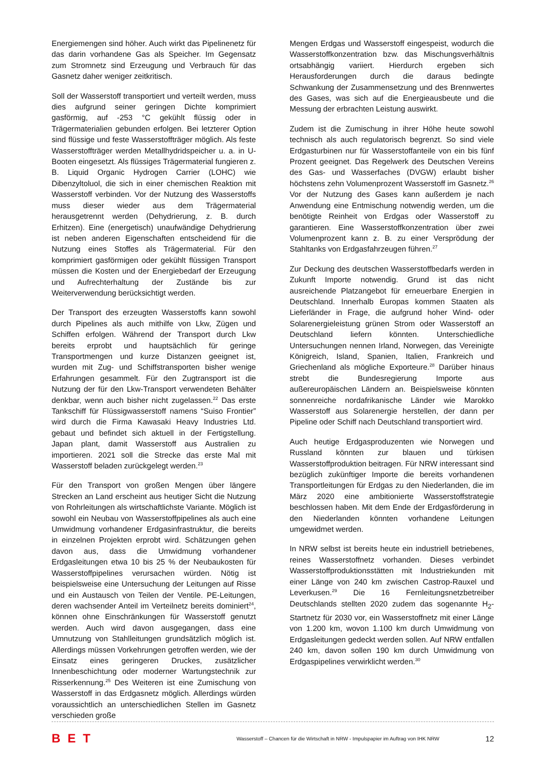Energiemengen sind höher. Auch wirkt das Pipelinenetz für das darin vorhandene Gas als Speicher. Im Gegensatz zum Stromnetz sind Erzeugung und Verbrauch für das Gasnetz daher weniger zeitkritisch.
Soll der Wasserstoff transportiert und verteilt werden, muss dies aufgrund seiner geringen Dichte komprimiert gasförmig, auf -253 °C gekühlt flüssig oder in Trägermaterialien gebunden erfolgen. Bei letzterer Option sind flüssige und feste Wasserstoffträger möglich. Als feste Wasserstoffträger werden Metallhydridspeicher u. a. in U-Booten eingesetzt. Als flüssiges Trägermaterial fungieren z. B. Liquid Organic Hydrogen Carrier (LOHC) wie Dibenzyltoluol, die sich in einer chemischen Reaktion mit Wasserstoff verbinden. Vor der Nutzung des Wasserstoffs muss dieser wieder aus dem Trägermaterial herausgetrennt werden (Dehydrierung, z. B. durch Erhitzen). Eine (energetisch) unaufwändige Dehydrierung ist neben anderen Eigenschaften entscheidend für die Nutzung eines Stoffes als Trägermaterial. Für den komprimiert gasförmigen oder gekühlt flüssigen Transport müssen die Kosten und der Energiebedarf der Erzeugung und Aufrechterhaltung der Zustände bis zur Weiterverwendung berücksichtigt werden.
Der Transport des erzeugten Wasserstoffs kann sowohl durch Pipelines als auch mithilfe von Lkw, Zügen und Schiffen erfolgen. Während der Transport durch Lkw bereits erprobt und hauptsächlich für geringe Transportmengen und kurze Distanzen geeignet ist, wurden mit Zug- und Schiffstransporten bisher wenige Erfahrungen gesammelt. Für den Zugtransport ist die Nutzung der für den Lkw-Transport verwendeten Behälter denkbar, wenn auch bisher nicht zugelassen.<sup>22</sup> Das erste Tankschiff für Flüssigwasserstoff namens “Suiso Frontier” wird durch die Firma Kawasaki Heavy Industries Ltd. gebaut und befindet sich aktuell in der Fertigstellung. Japan plant, damit Wasserstoff aus Australien zu importieren. 2021 soll die Strecke das erste Mal mit Wasserstoff beladen zurückgelegt werden.<sup>23</sup>
Für den Transport von großen Mengen über längere Strecken an Land erscheint aus heutiger Sicht die Nutzung von Rohrleitungen als wirtschaftlichste Variante. Möglich ist sowohl ein Neubau von Wasserstoffpipelines als auch eine Umwidmung vorhandener Erdgasinfrastruktur, die bereits in einzelnen Projekten erprobt wird. Schätzungen gehen davon aus, dass die Umwidmung vorhandener Erdgasleitungen etwa 10 bis 25 % der Neubaukosten für Wasserstoffpipelines verursachen würden. Nötig ist beispielsweise eine Untersuchung der Leitungen auf Risse und ein Austausch von Teilen der Ventile. PE-Leitungen, deren wachsender Anteil im Verteilnetz bereits dominiert<sup>24</sup>, können ohne Einschränkungen für Wasserstoff genutzt werden. Auch wird davon ausgegangen, dass eine Umnutzung von Stahlleitungen grundsätzlich möglich ist. Allerdings müssen Vorkehrungen getroffen werden, wie der Einsatz eines geringeren Druckes, zusätzlicher Innenbeschichtung oder moderner Wartungstechnik zur Risserkennung.<sup>25</sup> Des Weiteren ist eine Zumischung von Wasserstoff in das Erdgasnetz möglich. Allerdings würden voraussichtlich an unterschiedlichen Stellen im Gasnetz verschieden große
Mengen Erdgas und Wasserstoff eingespeist, wodurch die Wasserstoffkonzentration bzw. das Mischungsverhältnis ortsabhängig variiert. Hierdurch ergeben sich Herausforderungen durch die daraus bedingte Schwankung der Zusammensetzung und des Brennwertes des Gases, was sich auf die Energieausbeute und die Messung der erbrachten Leistung auswirkt.
Zudem ist die Zumischung in ihrer Höhe heute sowohl technisch als auch regulatorisch begrenzt. So sind viele Erdgasturbinen nur für Wasserstoffanteile von ein bis fünf Prozent geeignet. Das Regelwerk des Deutschen Vereins des Gas- und Wasserfaches (DVGW) erlaubt bisher höchstens zehn Volumenprozent Wasserstoff im Gasnetz.<sup>26</sup> Vor der Nutzung des Gases kann außerdem je nach Anwendung eine Entmischung notwendig werden, um die benötigte Reinheit von Erdgas oder Wasserstoff zu garantieren. Eine Wasserstoffkonzentration über zwei Volumenprozent kann z. B. zu einer Versprödung der Stahltanks von Erdgasfahrzeugen führen.<sup>27</sup>
Zur Deckung des deutschen Wasserstoffbedarfs werden in Zukunft Importe notwendig. Grund ist das nicht ausreichende Platzangebot für erneuerbare Energien in Deutschland. Innerhalb Europas kommen Staaten als Lieferländer in Frage, die aufgrund hoher Wind- oder Solarenergieleistung grünen Strom oder Wasserstoff an Deutschland liefern könnten. Unterschiedliche Untersuchungen nennen Irland, Norwegen, das Vereinigte Königreich, Island, Spanien, Italien, Frankreich und Griechenland als mögliche Exporteure.<sup>28</sup> Darüber hinaus strebt die Bundesregierung Importe aus außereuropäischen Ländern an. Beispielsweise könnten sonnenreiche nordafrikanische Länder wie Marokko Wasserstoff aus Solarenergie herstellen, der dann per Pipeline oder Schiff nach Deutschland transportiert wird.
Auch heutige Erdgasproduzenten wie Norwegen und Russland könnten zur blauen und türkisen Wasserstoffproduktion beitragen. Für NRW interessant sind bezüglich zukünftiger Importe die bereits vorhandenen Transportleitungen für Erdgas zu den Niederlanden, die im März 2020 eine ambitionierte Wasserstoffstrategie beschlossen haben. Mit dem Ende der Erdgasförderung in den Niederlanden könnten vorhandene Leitungen umgewidmet werden.
In NRW selbst ist bereits heute ein industriell betriebenes, reines Wasserstoffnetz vorhanden. Dieses verbindet Wasserstoffproduktionsstätten mit Industriekunden mit einer Länge von 240 km zwischen Castrop-Rauxel und Leverkusen.<sup>29</sup> Die 16 Fernleitungsnetzbetreiber Deutschlands stellten 2020 zudem das sogenannte H<sub>2</sub>-Startnetz für 2030 vor, ein Wasserstoffnetz mit einer Länge von 1.200 km, wovon 1.100 km durch Umwidmung von Erdgasleitungen gedeckt werden sollen. Auf NRW entfallen 240 km, davon sollen 190 km durch Umwidmung von Erdgaspipelines verwirklicht werden.<sup>30</sup>
BET
Wasserstoff – Chancen für die Wirtschaft in NRW - Impulspapier im Auftrag von IHK NRW
12